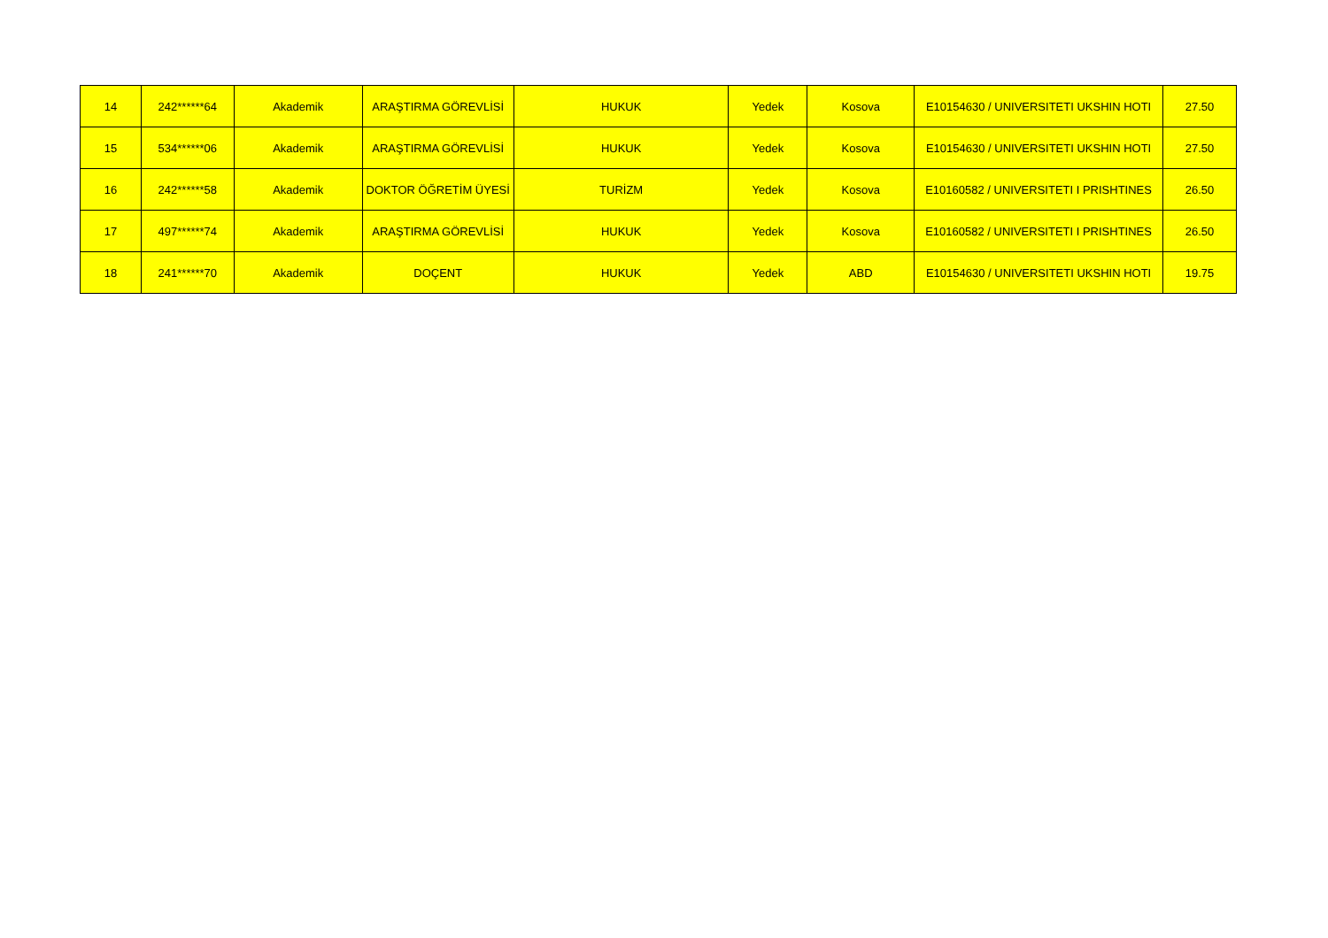| 14 | 242******64 | Akademik | ARAŞTIRMA GÖREVLİSİ | HUKUK | Yedek | Kosova | E10154630 / UNIVERSITETI UKSHIN HOTI | 27.50 |
| 15 | 534******06 | Akademik | ARAŞTIRMA GÖREVLİSİ | HUKUK | Yedek | Kosova | E10154630 / UNIVERSITETI UKSHIN HOTI | 27.50 |
| 16 | 242******58 | Akademik | DOKTOR ÖĞRETİM ÜYESİ | TURİZM | Yedek | Kosova | E10160582 / UNIVERSITETI I PRISHTINES | 26.50 |
| 17 | 497******74 | Akademik | ARAŞTIRMA GÖREVLİSİ | HUKUK | Yedek | Kosova | E10160582 / UNIVERSITETI I PRISHTINES | 26.50 |
| 18 | 241******70 | Akademik | DOÇENT | HUKUK | Yedek | ABD | E10154630 / UNIVERSITETI UKSHIN HOTI | 19.75 |